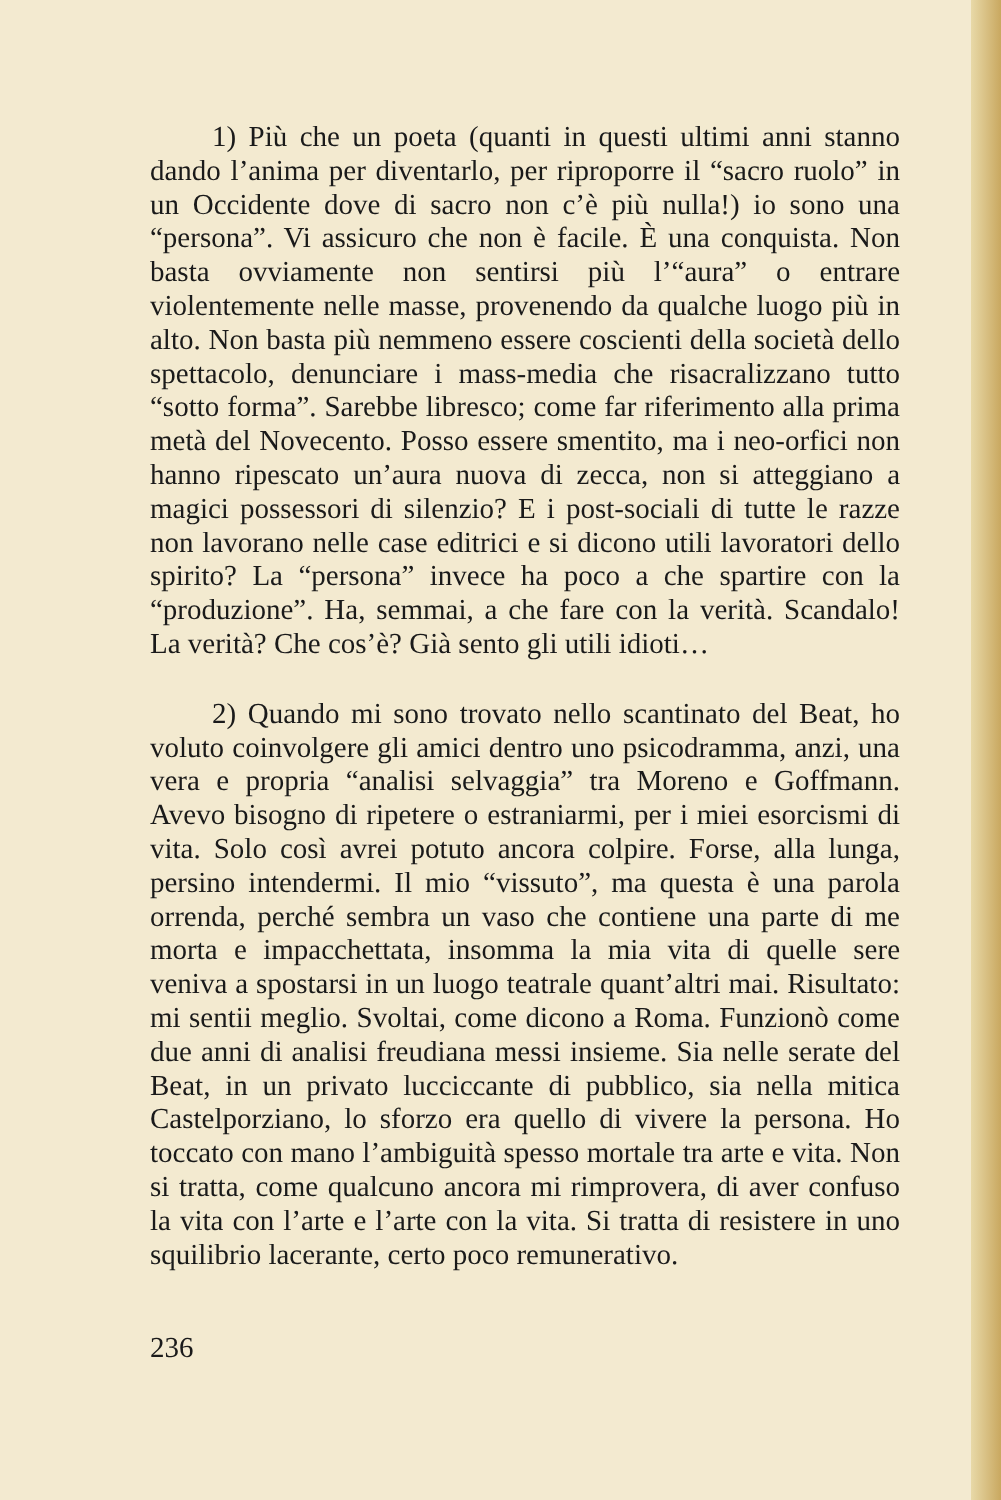1) Più che un poeta (quanti in questi ultimi anni stanno dando l’anima per diventarlo, per riproporre il “sacro ruolo” in un Occidente dove di sacro non c’è più nulla!) io sono una “persona”. Vi assicuro che non è facile. È una conquista. Non basta ovviamente non sentirsi più l’“aura” o entrare violentemente nelle masse, provenendo da qualche luogo più in alto. Non basta più nemmeno essere coscienti della società dello spettacolo, denunciare i mass-media che risacralizzano tutto “sotto forma”. Sarebbe libresco; come far riferimento alla prima metà del Novecento. Posso essere smentito, ma i neo-orfici non hanno ripescato un’aura nuova di zecca, non si atteggiano a magici possessori di silenzio? E i post-sociali di tutte le razze non lavorano nelle case editrici e si dicono utili lavoratori dello spirito? La “persona” invece ha poco a che spartire con la “produzione”. Ha, semmai, a che fare con la verità. Scandalo! La verità? Che cos’è? Già sento gli utili idioti…
2) Quando mi sono trovato nello scantinato del Beat, ho voluto coinvolgere gli amici dentro uno psicodramma, anzi, una vera e propria “analisi selvaggia” tra Moreno e Goffmann. Avevo bisogno di ripetere o estraniarmi, per i miei esorcismi di vita. Solo così avrei potuto ancora colpire. Forse, alla lunga, persino intendermi. Il mio “vissuto”, ma questa è una parola orrenda, perché sembra un vaso che contiene una parte di me morta e impacchettata, insomma la mia vita di quelle sere veniva a spostarsi in un luogo teatrale quant’altri mai. Risultato: mi sentii meglio. Svoltai, come dicono a Roma. Funzionò come due anni di analisi freudiana messi insieme. Sia nelle serate del Beat, in un privato lucciccante di pubblico, sia nella mitica Castelporziano, lo sforzo era quello di vivere la persona. Ho toccato con mano l’ambiguità spesso mortale tra arte e vita. Non si tratta, come qualcuno ancora mi rimprovera, di aver confuso la vita con l’arte e l’arte con la vita. Si tratta di resistere in uno squilibrio lacerante, certo poco remunerativo.
236